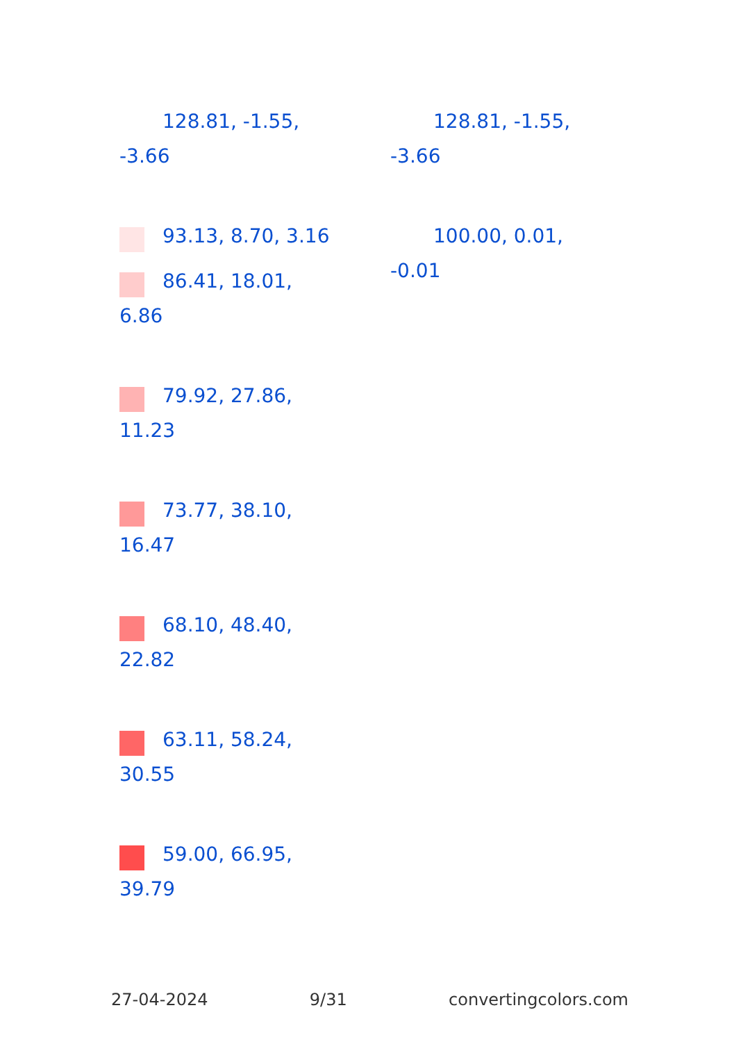128.81, -1.55, -3.66
93.13, 8.70, 3.16
86.41, 18.01, 6.86
79.92, 27.86, 11.23
73.77, 38.10, 16.47
68.10, 48.40, 22.82
63.11, 58.24, 30.55
59.00, 66.95, 39.79
128.81, -1.55, -3.66
100.00, 0.01, -0.01
27-04-2024 9/31 convertingcolors.com